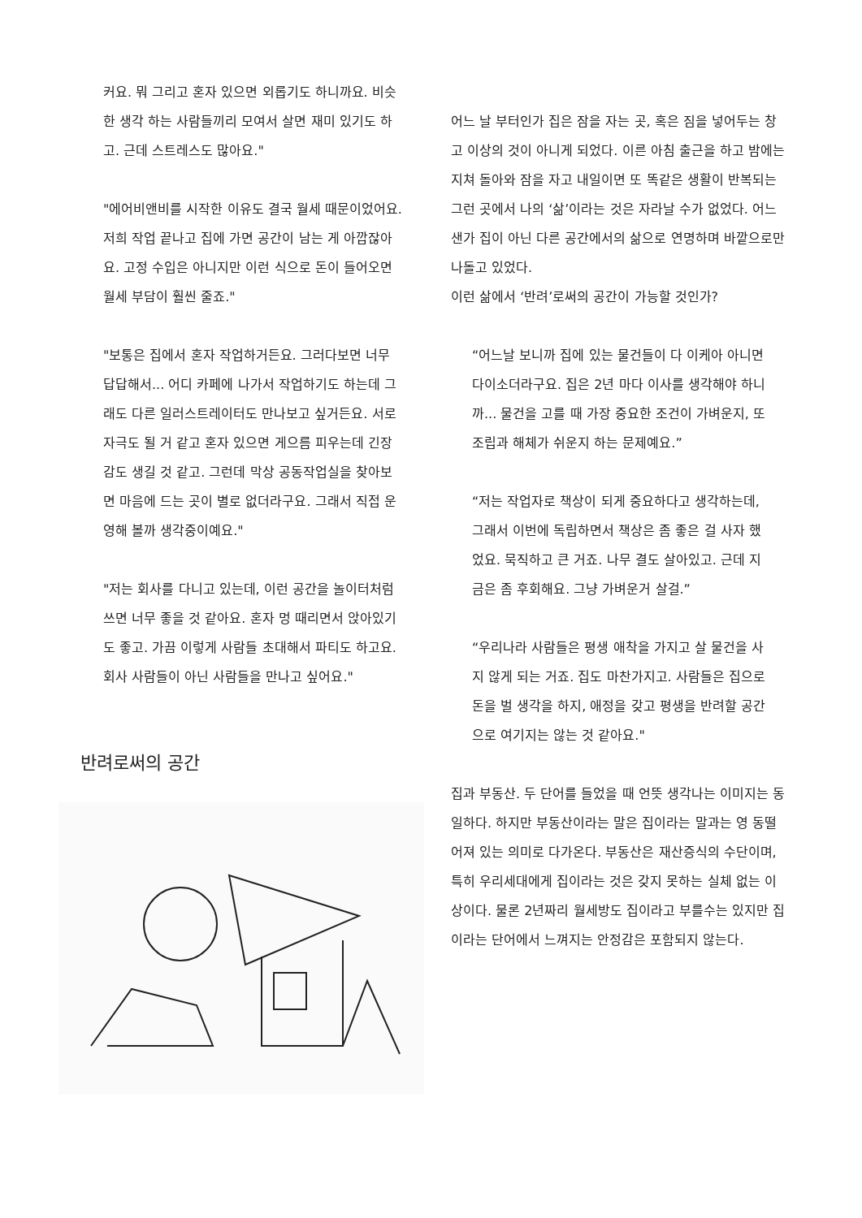커요. 뭐 그리고 혼자 있으면 외롭기도 하니까요. 비슷한 생각 하는 사람들끼리 모여서 살면 재미 있기도 하고. 근데 스트레스도 많아요."
"에어비앤비를 시작한 이유도 결국 월세 때문이었어요. 저희 작업 끝나고 집에 가면 공간이 남는 게 아깝잖아요. 고정 수입은 아니지만 이런 식으로 돈이 들어오면 월세 부담이 훨씬 줄죠."
"보통은 집에서 혼자 작업하거든요. 그러다보면 너무 답답해서... 어디 카페에 나가서 작업하기도 하는데 그래도 다른 일러스트레이터도 만나보고 싶거든요. 서로 자극도 될 거 같고 혼자 있으면 게으름 피우는데 긴장감도 생길 것 같고. 그런데 막상 공동작업실을 찾아보면 마음에 드는 곳이 별로 없더라구요. 그래서 직접 운영해 볼까 생각중이예요."
"저는 회사를 다니고 있는데, 이런 공간을 놀이터처럼 쓰면 너무 좋을 것 같아요. 혼자 멍 때리면서 앉아있기도 좋고. 가끔 이렇게 사람들 초대해서 파티도 하고요. 회사 사람들이 아닌 사람들을 만나고 싶어요."
반려로써의 공간
어느 날 부터인가 집은 잠을 자는 곳, 혹은 짐을 넣어두는 창고 이상의 것이 아니게 되었다. 이른 아침 출근을 하고 밤에는 지쳐 돌아와 잠을 자고 내일이면 또 똑같은 생활이 반복되는 그런 곳에서 나의 ‘삶’이라는 것은 자라날 수가 없었다. 어느샌가 집이 아닌 다른 공간에서의 삶으로 연명하며 바깥으로만 나돌고 있었다.
이런 삶에서 ‘반려’로써의 공간이 가능할 것인가?
“어느날 보니까 집에 있는 물건들이 다 이케아 아니면 다이소더라구요. 집은 2년 마다 이사를 생각해야 하니까... 물건을 고를 때 가장 중요한 조건이 가벼운지, 또 조립과 해체가 쉬운지 하는 문제예요.”
“저는 작업자로 책상이 되게 중요하다고 생각하는데, 그래서 이번에 독립하면서 책상은 좀 좋은 걸 사자 했었요. 묵직하고 큰 거죠. 나무 결도 살아있고. 근데 지금은 좀 후회해요. 그냥 가벼운거 살걸.”
“우리나라 사람들은 평생 애착을 가지고 살 물건을 사지 않게 되는 거죠. 집도 마찬가지고. 사람들은 집으로 돈을 벌 생각을 하지, 애정을 갖고 평생을 반려할 공간으로 여기지는 않는 것 같아요."
집과 부동산. 두 단어를 들었을 때 언뜻 생각나는 이미지는 동일하다. 하지만 부동산이라는 말은 집이라는 말과는 영 동떨어져 있는 의미로 다가온다. 부동산은 재산증식의 수단이며, 특히 우리세대에게 집이라는 것은 갖지 못하는 실체 없는 이상이다. 물론 2년짜리 월세방도 집이라고 부를수는 있지만 집이라는 단어에서 느껴지는 안정감은 포함되지 않는다.